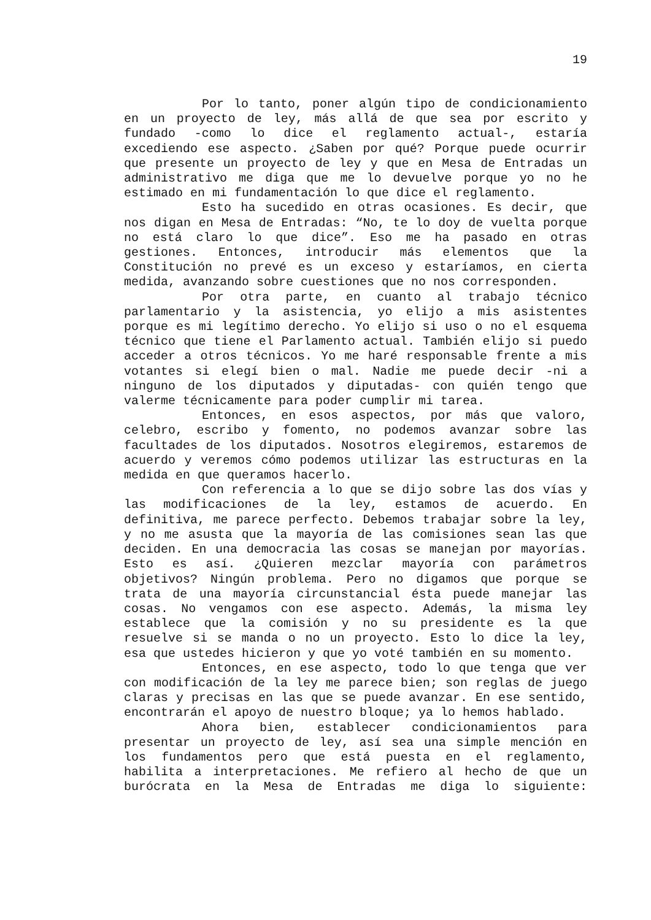19
Por lo tanto, poner algún tipo de condicionamiento en un proyecto de ley, más allá de que sea por escrito y fundado -como lo dice el reglamento actual-, estaría excediendo ese aspecto. ¿Saben por qué? Porque puede ocurrir que presente un proyecto de ley y que en Mesa de Entradas un administrativo me diga que me lo devuelve porque yo no he estimado en mi fundamentación lo que dice el reglamento.
Esto ha sucedido en otras ocasiones. Es decir, que nos digan en Mesa de Entradas: “No, te lo doy de vuelta porque no está claro lo que dice”. Eso me ha pasado en otras gestiones. Entonces, introducir más elementos que la Constitución no prevé es un exceso y estaríamos, en cierta medida, avanzando sobre cuestiones que no nos corresponden.
Por otra parte, en cuanto al trabajo técnico parlamentario y la asistencia, yo elijo a mis asistentes porque es mi legítimo derecho. Yo elijo si uso o no el esquema técnico que tiene el Parlamento actual. También elijo si puedo acceder a otros técnicos. Yo me haré responsable frente a mis votantes si elegí bien o mal. Nadie me puede decir -ni a ninguno de los diputados y diputadas- con quién tengo que valerme técnicamente para poder cumplir mi tarea.
Entonces, en esos aspectos, por más que valoro, celebro, escribo y fomento, no podemos avanzar sobre las facultades de los diputados. Nosotros elegiremos, estaremos de acuerdo y veremos cómo podemos utilizar las estructuras en la medida en que queramos hacerlo.
Con referencia a lo que se dijo sobre las dos vías y las modificaciones de la ley, estamos de acuerdo. En definitiva, me parece perfecto. Debemos trabajar sobre la ley, y no me asusta que la mayoría de las comisiones sean las que deciden. En una democracia las cosas se manejan por mayorías. Esto es así. ¿Quieren mezclar mayoría con parámetros objetivos? Ningún problema. Pero no digamos que porque se trata de una mayoría circunstancial ésta puede manejar las cosas. No vengamos con ese aspecto. Además, la misma ley establece que la comisión y no su presidente es la que resuelve si se manda o no un proyecto. Esto lo dice la ley, esa que ustedes hicieron y que yo voté también en su momento.
Entonces, en ese aspecto, todo lo que tenga que ver con modificación de la ley me parece bien; son reglas de juego claras y precisas en las que se puede avanzar. En ese sentido, encontrarán el apoyo de nuestro bloque; ya lo hemos hablado.
Ahora bien, establecer condicionamientos para presentar un proyecto de ley, así sea una simple mención en los fundamentos pero que está puesta en el reglamento, habilita a interpretaciones. Me refiero al hecho de que un burócrata en la Mesa de Entradas me diga lo siguiente: